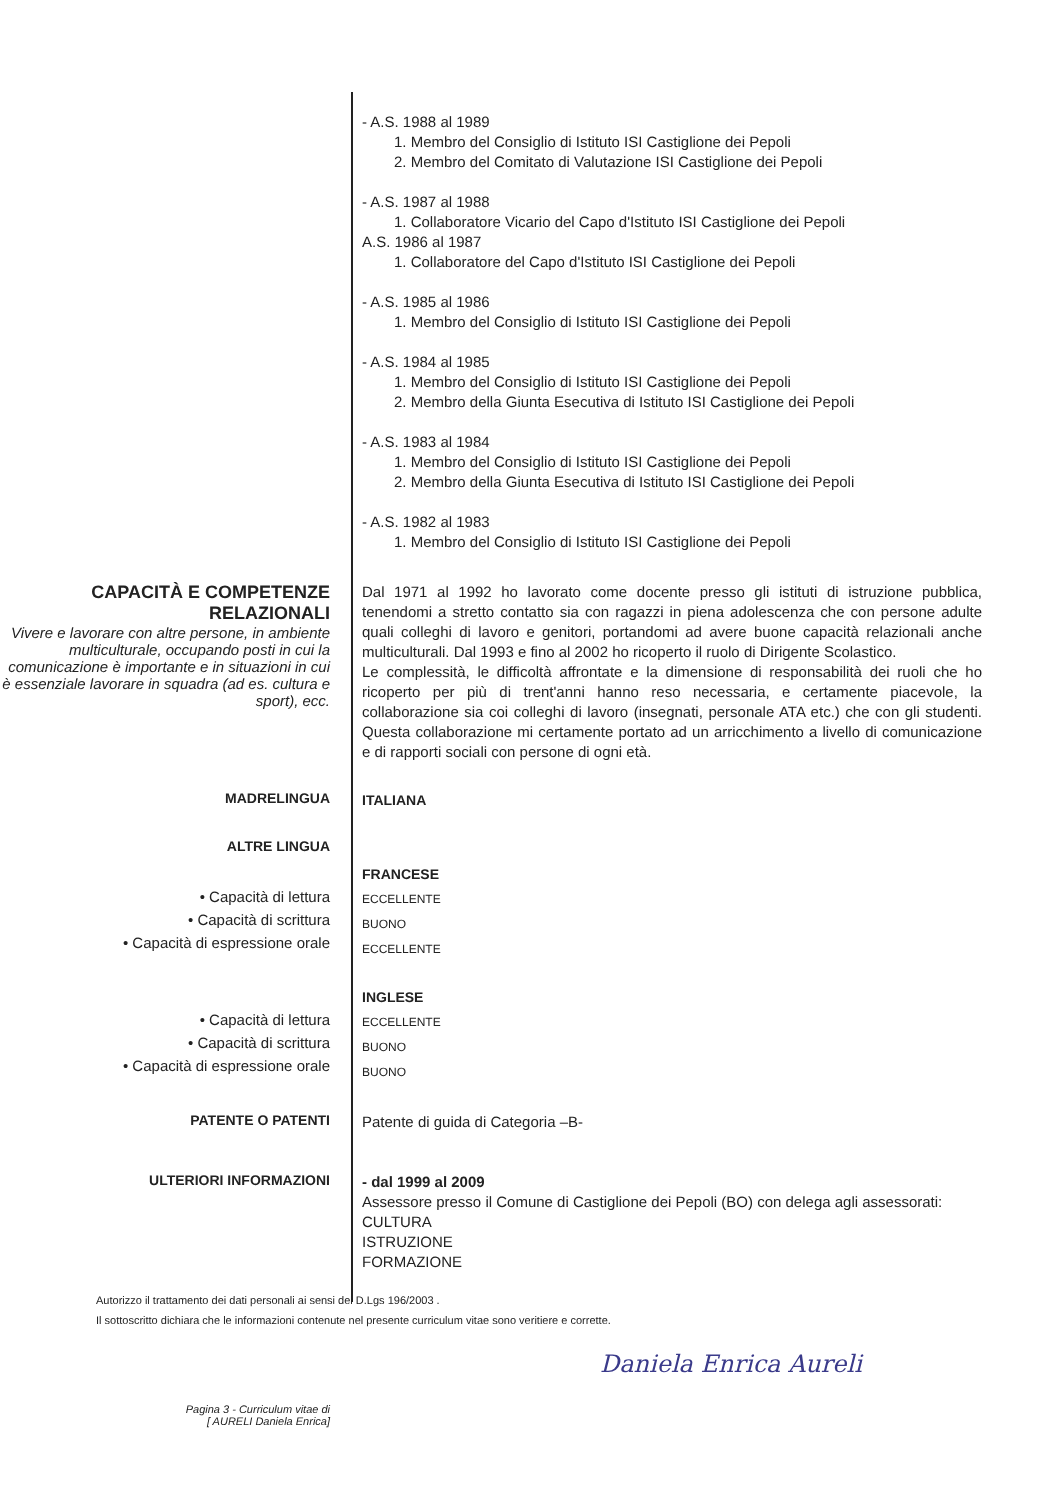- A.S. 1988 al 1989
1. Membro del Consiglio di Istituto ISI Castiglione dei Pepoli
2. Membro del Comitato di Valutazione ISI Castiglione dei Pepoli
- A.S. 1987 al 1988
1. Collaboratore Vicario del Capo d'Istituto ISI Castiglione dei Pepoli
A.S. 1986 al 1987
1. Collaboratore del Capo d'Istituto ISI Castiglione dei Pepoli
- A.S. 1985 al 1986
1. Membro del Consiglio di Istituto ISI Castiglione dei Pepoli
- A.S. 1984 al 1985
1. Membro del Consiglio di Istituto ISI Castiglione dei Pepoli
2. Membro della Giunta Esecutiva di Istituto ISI Castiglione dei Pepoli
- A.S. 1983 al 1984
1. Membro del Consiglio di Istituto ISI Castiglione dei Pepoli
2. Membro della Giunta Esecutiva di Istituto ISI Castiglione dei Pepoli
- A.S. 1982 al 1983
1. Membro del Consiglio di Istituto ISI Castiglione dei Pepoli
CAPACITÀ E COMPETENZE RELAZIONALI
Vivere e lavorare con altre persone, in ambiente multiculturale, occupando posti in cui la comunicazione è importante e in situazioni in cui è essenziale lavorare in squadra (ad es. cultura e sport), ecc.
Dal 1971 al 1992 ho lavorato come docente presso gli istituti di istruzione pubblica, tenendomi a stretto contatto sia con ragazzi in piena adolescenza che con persone adulte quali colleghi di lavoro e genitori, portandomi ad avere buone capacità relazionali anche multiculturali. Dal 1993 e fino al 2002 ho ricoperto il ruolo di Dirigente Scolastico.
Le complessità, le difficoltà affrontate e la dimensione di responsabilità dei ruoli che ho ricoperto per più di trent'anni hanno reso necessaria, e certamente piacevole, la collaborazione sia coi colleghi di lavoro (insegnati, personale ATA etc.) che con gli studenti. Questa collaborazione mi certamente portato ad un arricchimento a livello di comunicazione e di rapporti sociali con persone di ogni età.
MADRELINGUA
ITALIANA
ALTRE LINGUA
• Capacità di lettura
• Capacità di scrittura
• Capacità di espressione orale
FRANCESE
ECCELLENTE
BUONO
ECCELLENTE
• Capacità di lettura
• Capacità di scrittura
• Capacità di espressione orale
INGLESE
ECCELLENTE
BUONO
BUONO
PATENTE O PATENTI
Patente di guida di Categoria –B-
ULTERIORI INFORMAZIONI
- dal 1999 al 2009
Assessore presso il Comune di Castiglione dei Pepoli (BO) con delega agli assessorati:
CULTURA
ISTRUZIONE
FORMAZIONE
Autorizzo il trattamento dei dati personali ai sensi del D.Lgs 196/2003 .
Il sottoscritto dichiara che le informazioni contenute nel presente curriculum vitae sono veritiere e corrette.
Daniela Enrica Aureli
Pagina 3 - Curriculum vitae di
[ AURELI Daniela Enrica]